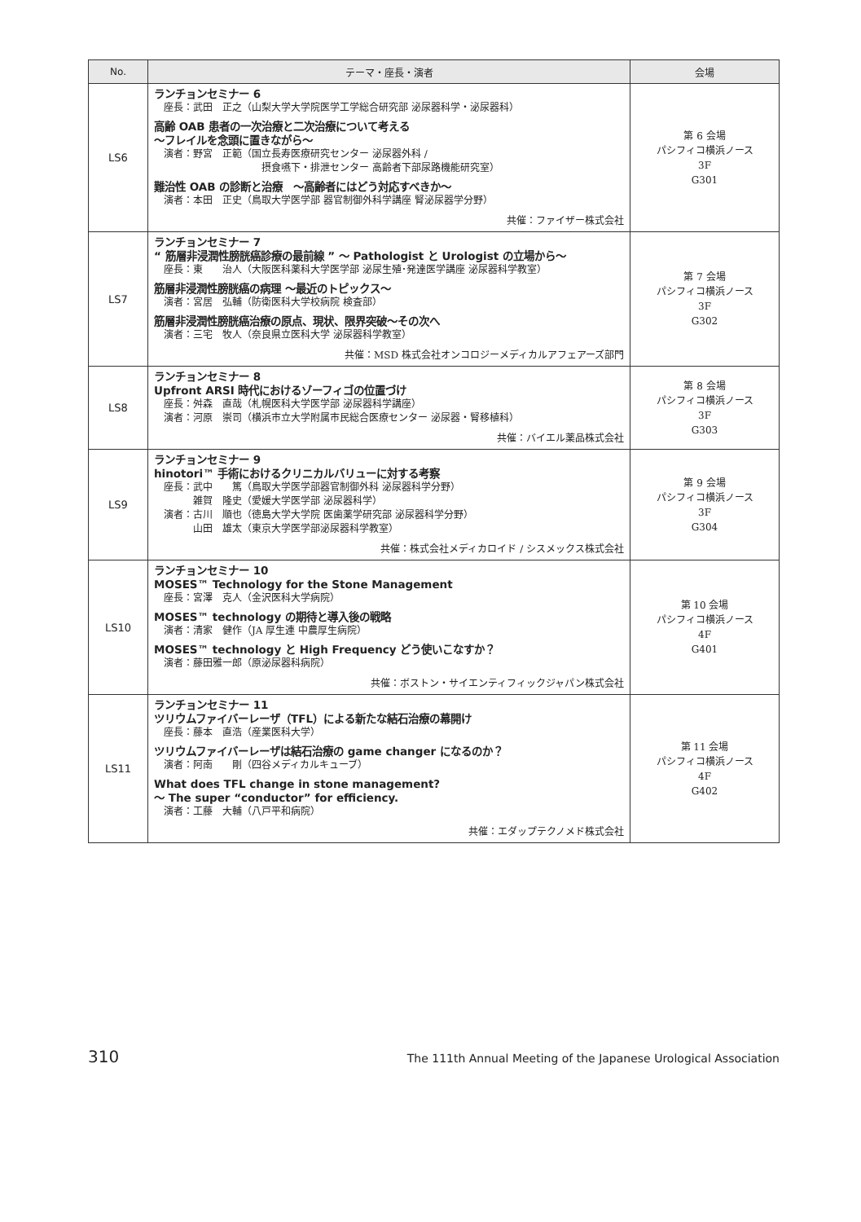| No. | テーマ・座長・演者 | 会場 |
| --- | --- | --- |
| LS6 | ランチョンセミナー 6 座長：武田 正之（山梨大学大学院医学工学総合研究部 泌尿器科学・泌尿器科） 高齢 OAB 患者の一次治療と二次治療について考える ～フレイルを念頭に置きながら～ 演者：野宮 正範（国立長寿医療研究センター 泌尿器外科 / 摂食嚥下・排泄センター 高齢者下部尿路機能研究室） 難治性 OAB の診断と治療 ～高齢者にはどう対応すべきか～ 演者：本田 正史（鳥取大学医学部 器官制御外科学講座 腎泌尿器学分野） 共催：ファイザー株式会社 | 第 6 会場 パシフィコ横浜ノース 3F G301 |
| LS7 | ランチョンセミナー 7 “ 筋層非浸潤性膀胱癌診療の最前線 ” ～ Pathologist と Urologist の立場から～ 座長：東 治人（大阪医科薬科大学医学部 泌尿生殖･発達医学講座 泌尿器科学教室） 筋層非浸潤性膀胱癌の病理 ～最近のトピックス～ 演者：宮居 弘輔（防衛医科大学校病院 検査部） 筋層非浸潤性膀胱癌治療の原点、現状、限界突破～その次へ 演者：三宅 牧人（奈良県立医科大学 泌尿器科学教室） 共催：MSD 株式会社オンコロジーメディカルアフェアーズ部門 | 第 7 会場 パシフィコ横浜ノース 3F G302 |
| LS8 | ランチョンセミナー 8 Upfront ARSI 時代におけるゾーフィゴの位置づけ 座長：舛森 直哉（札幌医科大学医学部 泌尿器科学講座） 演者：河原 崇司（横浜市立大学附属市民総合医療センター 泌尿器・腎移植科） 共催：バイエル薬品株式会社 | 第 8 会場 パシフィコ横浜ノース 3F G303 |
| LS9 | ランチョンセミナー 9 hinotori™ 手術におけるクリニカルバリューに対する考察 座長：武中 篤（鳥取大学医学部器官制御外科 泌尿器科学分野） 雑賀 隆史（愛媛大学医学部 泌尿器科学） 演者：古川 順也（徳島大学大学院 医歯薬学研究部 泌尿器科学分野） 山田 雄太（東京大学医学部泌尿器科学教室） 共催：株式会社メディカロイド / シスメックス株式会社 | 第 9 会場 パシフィコ横浜ノース 3F G304 |
| LS10 | ランチョンセミナー 10 MOSES™ Technology for the Stone Management 座長：宮澤 克人（金沢医科大学病院） MOSES™ technology の期待と導入後の戦略 演者：清家 健作（JA 厚生連 中農厚生病院） MOSES™ technology と High Frequency どう使いこなすか？ 演者：藤田雅一郎（原泌尿器科病院） 共催：ボストン・サイエンティフィックジャパン株式会社 | 第 10 会場 パシフィコ横浜ノース 4F G401 |
| LS11 | ランチョンセミナー 11 ツリウムファイバーレーザ（TFL）による新たな結石治療の幕開け 座長：藤本 直浩（産業医科大学） ツリウムファイバーレーザは結石治療の game changer になるのか？ 演者：阿南 剛（四谷メディカルキューブ） What does TFL change in stone management? ～ The super “conductor” for efficiency. 演者：工藤 大輔（八戸平和病院） 共催：エダップテクノメド株式会社 | 第 11 会場 パシフィコ横浜ノース 4F G402 |
310 The 111th Annual Meeting of the Japanese Urological Association